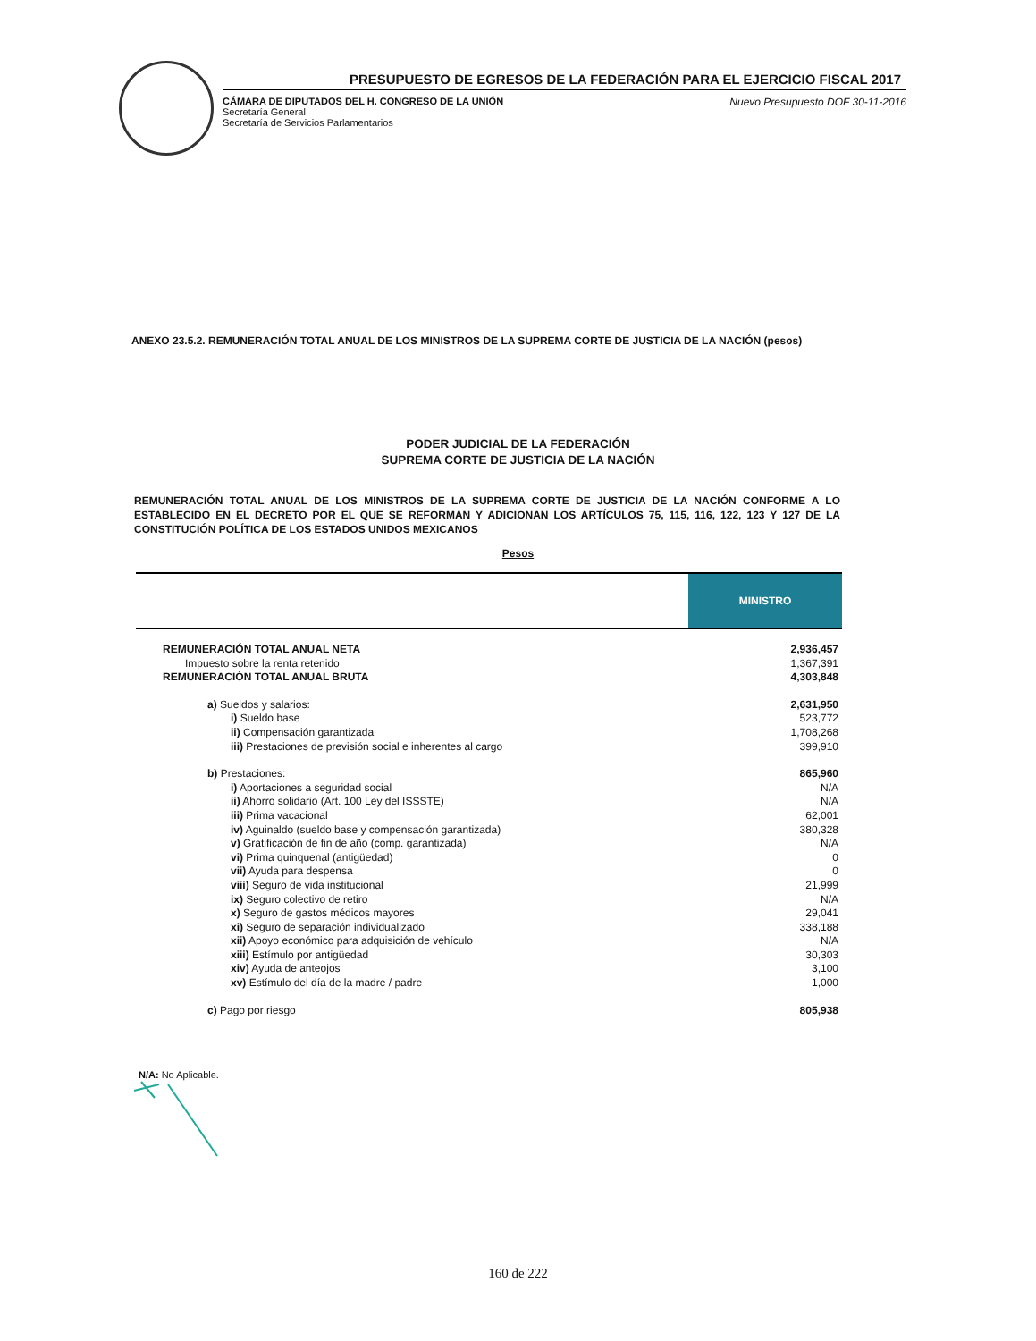PRESUPUESTO DE EGRESOS DE LA FEDERACIÓN PARA EL EJERCICIO FISCAL 2017
CÁMARA DE DIPUTADOS DEL H. CONGRESO DE LA UNIÓN
Secretaría General
Secretaría de Servicios Parlamentarios
Nuevo Presupuesto DOF 30-11-2016
ANEXO 23.5.2. REMUNERACIÓN TOTAL ANUAL DE LOS MINISTROS DE LA SUPREMA CORTE DE JUSTICIA DE LA NACIÓN (pesos)
PODER JUDICIAL DE LA FEDERACIÓN
SUPREMA CORTE DE JUSTICIA DE LA NACIÓN
REMUNERACIÓN TOTAL ANUAL DE LOS MINISTROS DE LA SUPREMA CORTE DE JUSTICIA DE LA NACIÓN CONFORME A LO ESTABLECIDO EN EL DECRETO POR EL QUE SE REFORMAN Y ADICIONAN LOS ARTÍCULOS 75, 115, 116, 122, 123 Y 127 DE LA CONSTITUCIÓN POLÍTICA DE LOS ESTADOS UNIDOS MEXICANOS
Pesos
| | MINISTRO |
| --- | --- |
| REMUNERACIÓN TOTAL ANUAL NETA | 2,936,457 |
| Impuesto sobre la renta retenido | 1,367,391 |
| REMUNERACIÓN TOTAL ANUAL BRUTA | 4,303,848 |
| a) Sueldos y salarios: | 2,631,950 |
| i) Sueldo base | 523,772 |
| ii) Compensación garantizada | 1,708,268 |
| iii) Prestaciones de previsión social e inherentes al cargo | 399,910 |
| b) Prestaciones: | 865,960 |
| i) Aportaciones a seguridad social | N/A |
| ii) Ahorro solidario (Art. 100 Ley del ISSSTE) | N/A |
| iii) Prima vacacional | 62,001 |
| iv) Aguinaldo (sueldo base y compensación garantizada) | 380,328 |
| v) Gratificación de fin de año (comp. garantizada) | N/A |
| vi) Prima quinquenal (antigüedad) | 0 |
| vii) Ayuda para despensa | 0 |
| viii) Seguro de vida institucional | 21,999 |
| ix) Seguro colectivo de retiro | N/A |
| x) Seguro de gastos médicos mayores | 29,041 |
| xi) Seguro de separación individualizado | 338,188 |
| xii) Apoyo económico para adquisición de vehículo | N/A |
| xiii) Estímulo por antigüedad | 30,303 |
| xiv) Ayuda de anteojos | 3,100 |
| xv) Estímulo del día de la madre / padre | 1,000 |
| c) Pago por riesgo | 805,938 |
N/A: No Aplicable.
160 de 222